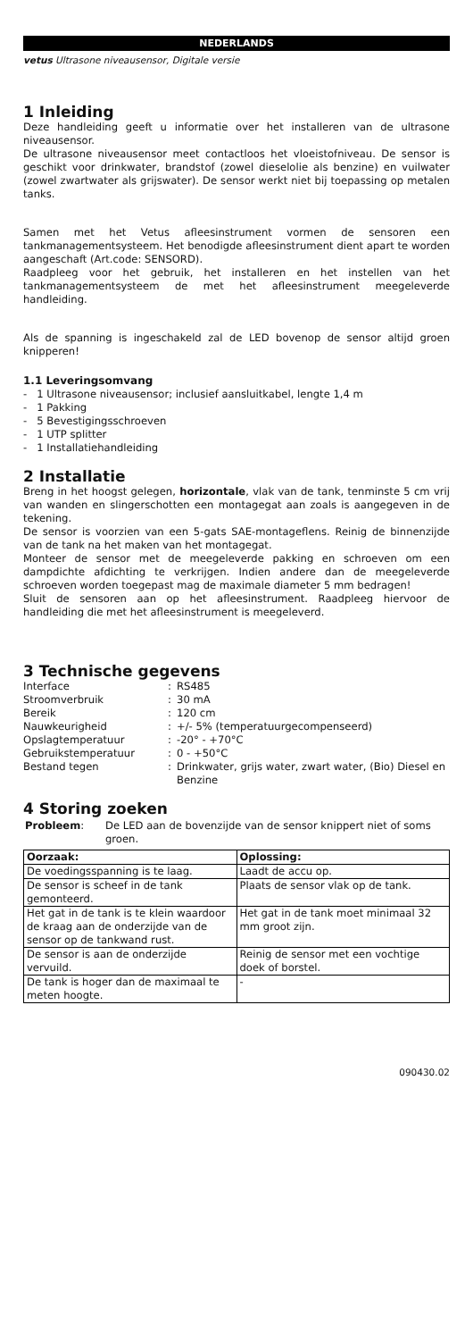NEDERLANDS
vetus Ultrasone niveausensor, Digitale versie
1 Inleiding
Deze handleiding geeft u informatie over het installeren van de ultrasone niveausensor.
De ultrasone niveausensor meet contactloos het vloeistofniveau. De sensor is geschikt voor drinkwater, brandstof (zowel dieselolie als benzine) en vuilwater (zowel zwartwater als grijswater). De sensor werkt niet bij toepassing op metalen tanks.
Samen met het Vetus afleesinstrument vormen de sensoren een tankmanagementsysteem. Het benodigde afleesinstrument dient apart te worden aangeschaft (Art.code: SENSORD).
Raadpleeg voor het gebruik, het installeren en het instellen van het tankmanagementsysteem de met het afleesinstrument meegeleverde handleiding.
Als de spanning is ingeschakeld zal de LED bovenop de sensor altijd groen knipperen!
1.1 Leveringsomvang
- 1 Ultrasone niveausensor; inclusief aansluitkabel, lengte 1,4 m
- 1 Pakking
- 5 Bevestigingsschroeven
- 1 UTP splitter
- 1 Installatiehandleiding
2 Installatie
Breng in het hoogst gelegen, horizontale, vlak van de tank, tenminste 5 cm vrij van wanden en slingerschotten een montagegat aan zoals is aangegeven in de tekening.
De sensor is voorzien van een 5-gats SAE-montageflens. Reinig de binnenzijde van de tank na het maken van het montagegat.
Monteer de sensor met de meegeleverde pakking en schroeven om een dampdichte afdichting te verkrijgen. Indien andere dan de meegeleverde schroeven worden toegepast mag de maximale diameter 5 mm bedragen!
Sluit de sensoren aan op het afleesinstrument. Raadpleeg hiervoor de handleiding die met het afleesinstrument is meegeleverd.
3 Technische gegevens
| Interface | : | RS485 |
| Stroomverbruik | : | 30 mA |
| Bereik | : | 120 cm |
| Nauwkeurigheid | : | +/- 5% (temperatuurgecompenseerd) |
| Opslagtemperatuur | : | -20° - +70°C |
| Gebruikstemperatuur | : | 0 - +50°C |
| Bestand tegen | : | Drinkwater, grijs water, zwart water, (Bio) Diesel en Benzine |
4 Storing zoeken
| Probleem : | De LED aan de bovenzijde van de sensor knippert niet of soms groen. |
| Oorzaak: | Oplossing: |
| --- | --- |
| De voedingsspanning is te laag. | Laadt de accu op. |
| De sensor is scheef in de tank gemonteerd. | Plaats de sensor vlak op de tank. |
| Het gat in de tank is te klein waardoor de kraag aan de onderzijde van de sensor op de tankwand rust. | Het gat in de tank moet minimaal 32 mm groot zijn. |
| De sensor is aan de onderzijde vervuild. | Reinig de sensor met een vochtige doek of borstel. |
| De tank is hoger dan de maximaal te meten hoogte. | - |
090430.02